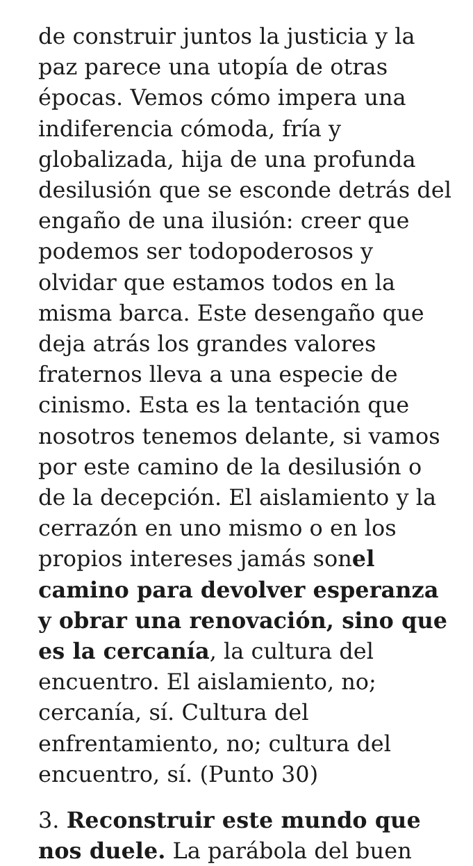de construir juntos la justicia y la paz parece una utopía de otras épocas. Vemos cómo impera una indiferencia cómoda, fría y globalizada, hija de una profunda desilusión que se esconde detrás del engaño de una ilusión: creer que podemos ser todopoderosos y olvidar que estamos todos en la misma barca. Este desengaño que deja atrás los grandes valores fraternos lleva a una especie de cinismo. Esta es la tentación que nosotros tenemos delante, si vamos por este camino de la desilusión o de la decepción. El aislamiento y la cerrazón en uno mismo o en los propios intereses jamás sonel camino para devolver esperanza y obrar una renovación, sino que es la cercanía, la cultura del encuentro. El aislamiento, no; cercanía, sí. Cultura del enfrentamiento, no; cultura del encuentro, sí. (Punto 30)
3. Reconstruir este mundo que nos duele. La parábola del buen